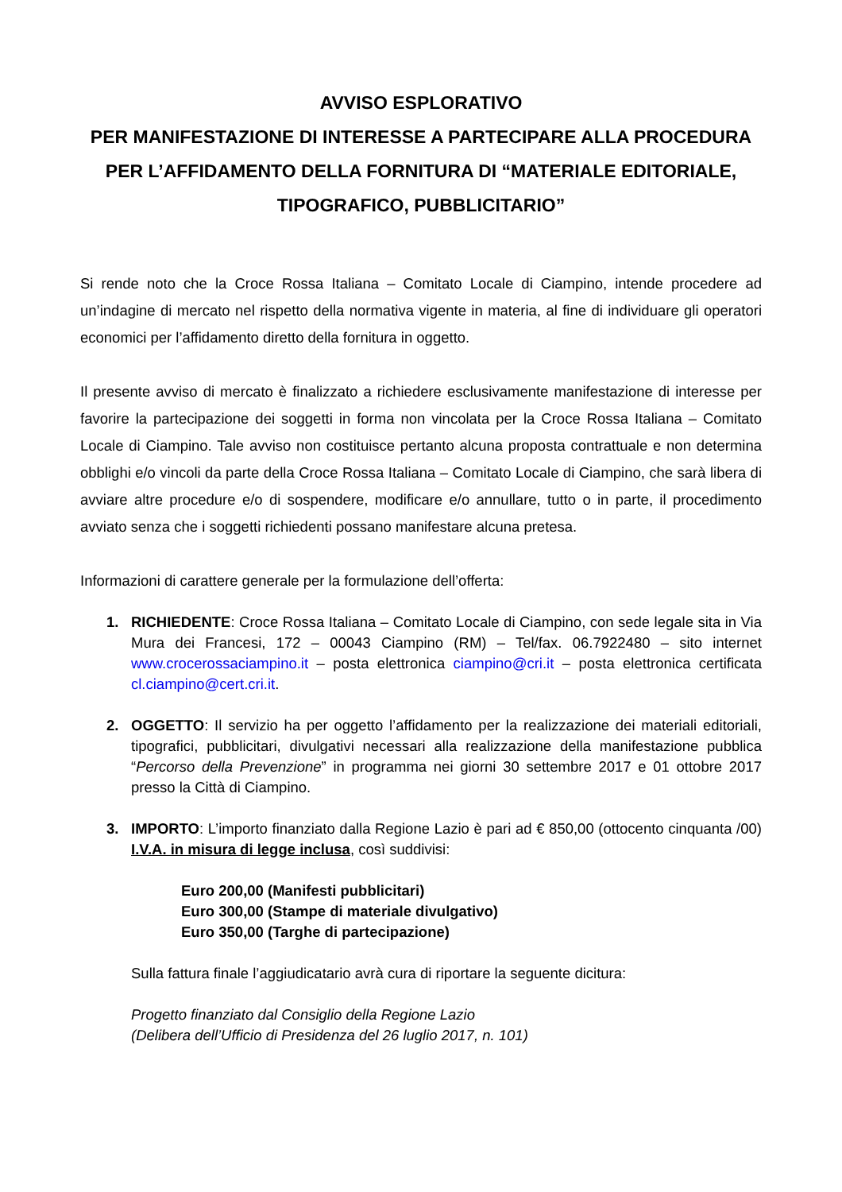AVVISO ESPLORATIVO
PER MANIFESTAZIONE DI INTERESSE A PARTECIPARE ALLA PROCEDURA PER L’AFFIDAMENTO DELLA FORNITURA DI “MATERIALE EDITORIALE, TIPOGRAFICO, PUBBLICITARIO”
Si rende noto che la Croce Rossa Italiana – Comitato Locale di Ciampino, intende procedere ad un’indagine di mercato nel rispetto della normativa vigente in materia, al fine di individuare gli operatori economici per l’affidamento diretto della fornitura in oggetto.
Il presente avviso di mercato è finalizzato a richiedere esclusivamente manifestazione di interesse per favorire la partecipazione dei soggetti in forma non vincolata per la Croce Rossa Italiana – Comitato Locale di Ciampino. Tale avviso non costituisce pertanto alcuna proposta contrattuale e non determina obblighi e/o vincoli da parte della Croce Rossa Italiana – Comitato Locale di Ciampino, che sarà libera di avviare altre procedure e/o di sospendere, modificare e/o annullare, tutto o in parte, il procedimento avviato senza che i soggetti richiedenti possano manifestare alcuna pretesa.
Informazioni di carattere generale per la formulazione dell’offerta:
1. RICHIEDENTE: Croce Rossa Italiana – Comitato Locale di Ciampino, con sede legale sita in Via Mura dei Francesi, 172 – 00043 Ciampino (RM) – Tel/fax. 06.7922480 – sito internet www.crocerossaciampino.it – posta elettronica ciampino@cri.it – posta elettronica certificata cl.ciampino@cert.cri.it.
2. OGGETTO: Il servizio ha per oggetto l’affidamento per la realizzazione dei materiali editoriali, tipografici, pubblicitari, divulgativi necessari alla realizzazione della manifestazione pubblica “Percorso della Prevenzione” in programma nei giorni 30 settembre 2017 e 01 ottobre 2017 presso la Città di Ciampino.
3. IMPORTO: L’importo finanziato dalla Regione Lazio è pari ad € 850,00 (ottocento cinquanta /00) I.V.A. in misura di legge inclusa, così suddivisi:
Euro 200,00 (Manifesti pubblicitari)
Euro 300,00 (Stampe di materiale divulgativo)
Euro 350,00 (Targhe di partecipazione)
Sulla fattura finale l’aggiudicatario avrà cura di riportare la seguente dicitura:
Progetto finanziato dal Consiglio della Regione Lazio
(Delibera dell’Ufficio di Presidenza del 26 luglio 2017, n. 101)